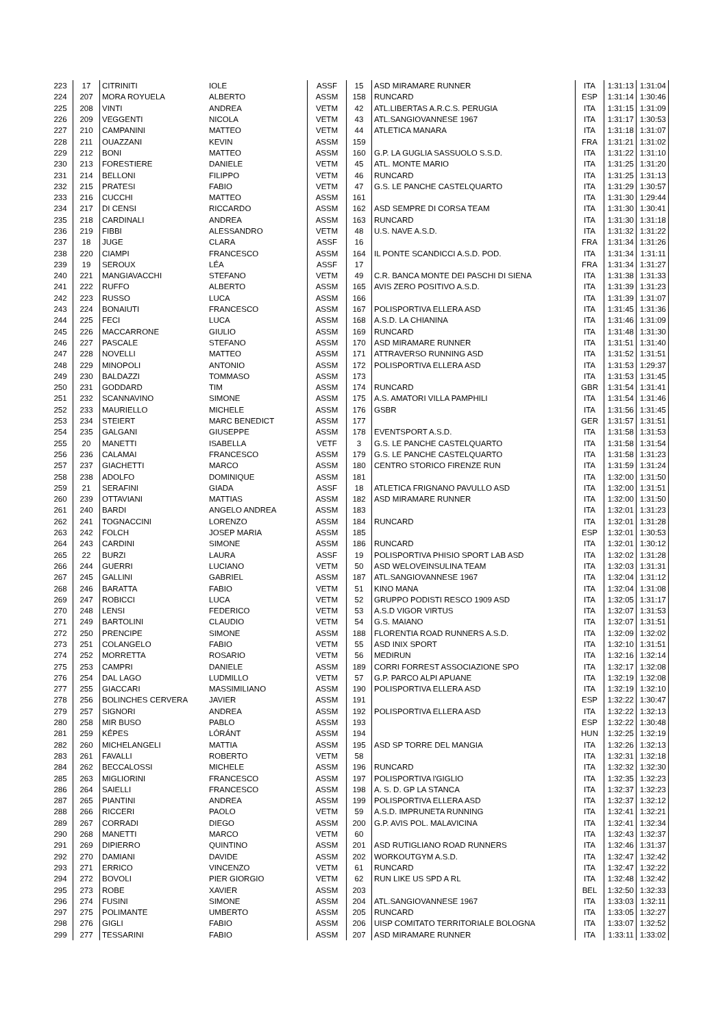| 223 | 17 | CITRINITI | IOLE | ASSF | 15 | ASD MIRAMARE RUNNER | ITA | 1:31:13 | 1:31:04 |
| 224 | 207 | MORA ROYUELA | ALBERTO | ASSM | 158 | RUNCARD | ESP | 1:31:14 | 1:30:46 |
| 225 | 208 | VINTI | ANDREA | VETM | 42 | ATL.LIBERTAS A.R.C.S. PERUGIA | ITA | 1:31:15 | 1:31:09 |
| 226 | 209 | VEGGENTI | NICOLA | VETM | 43 | ATL.SANGIOVANNESE 1967 | ITA | 1:31:17 | 1:30:53 |
| 227 | 210 | CAMPANINI | MATTEO | VETM | 44 | ATLETICA MANARA | ITA | 1:31:18 | 1:31:07 |
| 228 | 211 | OUAZZANI | KEVIN | ASSM | 159 | | FRA | 1:31:21 | 1:31:02 |
| 229 | 212 | BONI | MATTEO | ASSM | 160 | G.P. LA GUGLIA SASSUOLO S.S.D. | ITA | 1:31:22 | 1:31:10 |
| 230 | 213 | FORESTIERE | DANIELE | VETM | 45 | ATL. MONTE MARIO | ITA | 1:31:25 | 1:31:20 |
| 231 | 214 | BELLONI | FILIPPO | VETM | 46 | RUNCARD | ITA | 1:31:25 | 1:31:13 |
| 232 | 215 | PRATESI | FABIO | VETM | 47 | G.S. LE PANCHE CASTELQUARTO | ITA | 1:31:29 | 1:30:57 |
| 233 | 216 | CUCCHI | MATTEO | ASSM | 161 | | ITA | 1:31:30 | 1:29:44 |
| 234 | 217 | DI CENSI | RICCARDO | ASSM | 162 | ASD SEMPRE DI CORSA TEAM | ITA | 1:31:30 | 1:30:41 |
| 235 | 218 | CARDINALI | ANDREA | ASSM | 163 | RUNCARD | ITA | 1:31:30 | 1:31:18 |
| 236 | 219 | FIBBI | ALESSANDRO | VETM | 48 | U.S. NAVE A.S.D. | ITA | 1:31:32 | 1:31:22 |
| 237 | 18 | JUGE | CLARA | ASSF | 16 | | FRA | 1:31:34 | 1:31:26 |
| 238 | 220 | CIAMPI | FRANCESCO | ASSM | 164 | IL PONTE SCANDICCI A.S.D. POD. | ITA | 1:31:34 | 1:31:11 |
| 239 | 19 | SEROUX | LÉA | ASSF | 17 | | FRA | 1:31:34 | 1:31:27 |
| 240 | 221 | MANGIAVACCHI | STEFANO | VETM | 49 | C.R. BANCA MONTE DEI PASCHI DI SIENA | ITA | 1:31:38 | 1:31:33 |
| 241 | 222 | RUFFO | ALBERTO | ASSM | 165 | AVIS ZERO POSITIVO A.S.D. | ITA | 1:31:39 | 1:31:23 |
| 242 | 223 | RUSSO | LUCA | ASSM | 166 | | ITA | 1:31:39 | 1:31:07 |
| 243 | 224 | BONAIUTI | FRANCESCO | ASSM | 167 | POLISPORTIVA ELLERA ASD | ITA | 1:31:45 | 1:31:36 |
| 244 | 225 | FECI | LUCA | ASSM | 168 | A.S.D. LA CHIANINA | ITA | 1:31:46 | 1:31:09 |
| 245 | 226 | MACCARRONE | GIULIO | ASSM | 169 | RUNCARD | ITA | 1:31:48 | 1:31:30 |
| 246 | 227 | PASCALE | STEFANO | ASSM | 170 | ASD MIRAMARE RUNNER | ITA | 1:31:51 | 1:31:40 |
| 247 | 228 | NOVELLI | MATTEO | ASSM | 171 | ATTRAVERSO RUNNING ASD | ITA | 1:31:52 | 1:31:51 |
| 248 | 229 | MINOPOLI | ANTONIO | ASSM | 172 | POLISPORTIVA ELLERA ASD | ITA | 1:31:53 | 1:29:37 |
| 249 | 230 | BALDAZZI | TOMMASO | ASSM | 173 | | ITA | 1:31:53 | 1:31:45 |
| 250 | 231 | GODDARD | TIM | ASSM | 174 | RUNCARD | GBR | 1:31:54 | 1:31:41 |
| 251 | 232 | SCANNAVINO | SIMONE | ASSM | 175 | A.S. AMATORI VILLA PAMPHILI | ITA | 1:31:54 | 1:31:46 |
| 252 | 233 | MAURIELLO | MICHELE | ASSM | 176 | GSBR | ITA | 1:31:56 | 1:31:45 |
| 253 | 234 | STEIERT | MARC BENEDICT | ASSM | 177 | | GER | 1:31:57 | 1:31:51 |
| 254 | 235 | GALGANI | GIUSEPPE | ASSM | 178 | EVENTSPORT A.S.D. | ITA | 1:31:58 | 1:31:53 |
| 255 | 20 | MANETTI | ISABELLA | VETF | 3 | G.S. LE PANCHE CASTELQUARTO | ITA | 1:31:58 | 1:31:54 |
| 256 | 236 | CALAMAI | FRANCESCO | ASSM | 179 | G.S. LE PANCHE CASTELQUARTO | ITA | 1:31:58 | 1:31:23 |
| 257 | 237 | GIACHETTI | MARCO | ASSM | 180 | CENTRO STORICO FIRENZE RUN | ITA | 1:31:59 | 1:31:24 |
| 258 | 238 | ADOLFO | DOMINIQUE | ASSM | 181 | | ITA | 1:32:00 | 1:31:50 |
| 259 | 21 | SERAFINI | GIADA | ASSF | 18 | ATLETICA FRIGNANO PAVULLO ASD | ITA | 1:32:00 | 1:31:51 |
| 260 | 239 | OTTAVIANI | MATTIAS | ASSM | 182 | ASD MIRAMARE RUNNER | ITA | 1:32:00 | 1:31:50 |
| 261 | 240 | BARDI | ANGELO ANDREA | ASSM | 183 | | ITA | 1:32:01 | 1:31:23 |
| 262 | 241 | TOGNACCINI | LORENZO | ASSM | 184 | RUNCARD | ITA | 1:32:01 | 1:31:28 |
| 263 | 242 | FOLCH | JOSEP MARIA | ASSM | 185 | | ESP | 1:32:01 | 1:30:53 |
| 264 | 243 | CARDINI | SIMONE | ASSM | 186 | RUNCARD | ITA | 1:32:01 | 1:30:12 |
| 265 | 22 | BURZI | LAURA | ASSF | 19 | POLISPORTIVA PHISIO SPORT LAB ASD | ITA | 1:32:02 | 1:31:28 |
| 266 | 244 | GUERRI | LUCIANO | VETM | 50 | ASD WELOVEINSULINA TEAM | ITA | 1:32:03 | 1:31:31 |
| 267 | 245 | GALLINI | GABRIEL | ASSM | 187 | ATL.SANGIOVANNESE 1967 | ITA | 1:32:04 | 1:31:12 |
| 268 | 246 | BARATTA | FABIO | VETM | 51 | KINO MANA | ITA | 1:32:04 | 1:31:08 |
| 269 | 247 | ROBICCI | LUCA | VETM | 52 | GRUPPO PODISTI RESCO 1909 ASD | ITA | 1:32:05 | 1:31:17 |
| 270 | 248 | LENSI | FEDERICO | VETM | 53 | A.S.D VIGOR VIRTUS | ITA | 1:32:07 | 1:31:53 |
| 271 | 249 | BARTOLINI | CLAUDIO | VETM | 54 | G.S. MAIANO | ITA | 1:32:07 | 1:31:51 |
| 272 | 250 | PRENCIPE | SIMONE | ASSM | 188 | FLORENTIA ROAD RUNNERS A.S.D. | ITA | 1:32:09 | 1:32:02 |
| 273 | 251 | COLANGELO | FABIO | VETM | 55 | ASD INIX SPORT | ITA | 1:32:10 | 1:31:51 |
| 274 | 252 | MORRETTA | ROSARIO | VETM | 56 | MEDIRUN | ITA | 1:32:16 | 1:32:14 |
| 275 | 253 | CAMPRI | DANIELE | ASSM | 189 | CORRI FORREST ASSOCIAZIONE SPO | ITA | 1:32:17 | 1:32:08 |
| 276 | 254 | DAL LAGO | LUDMILLO | VETM | 57 | G.P. PARCO ALPI APUANE | ITA | 1:32:19 | 1:32:08 |
| 277 | 255 | GIACCARI | MASSIMILIANO | ASSM | 190 | POLISPORTIVA ELLERA ASD | ITA | 1:32:19 | 1:32:10 |
| 278 | 256 | BOLINCHES CERVERA | JAVIER | ASSM | 191 | | ESP | 1:32:22 | 1:30:47 |
| 279 | 257 | SIGNORI | ANDREA | ASSM | 192 | POLISPORTIVA ELLERA ASD | ITA | 1:32:22 | 1:32:13 |
| 280 | 258 | MIR BUSO | PABLO | ASSM | 193 | | ESP | 1:32:22 | 1:30:48 |
| 281 | 259 | KÉPES | LÓRÁNT | ASSM | 194 | | HUN | 1:32:25 | 1:32:19 |
| 282 | 260 | MICHELANGELI | MATTIA | ASSM | 195 | ASD SP TORRE DEL MANGIA | ITA | 1:32:26 | 1:32:13 |
| 283 | 261 | FAVALLI | ROBERTO | VETM | 58 | | ITA | 1:32:31 | 1:32:18 |
| 284 | 262 | BECCALOSSI | MICHELE | ASSM | 196 | RUNCARD | ITA | 1:32:32 | 1:32:30 |
| 285 | 263 | MIGLIORINI | FRANCESCO | ASSM | 197 | POLISPORTIVA l'GIGLIO | ITA | 1:32:35 | 1:32:23 |
| 286 | 264 | SAIELLI | FRANCESCO | ASSM | 198 | A. S. D. GP LA STANCA | ITA | 1:32:37 | 1:32:23 |
| 287 | 265 | PIANTINI | ANDREA | ASSM | 199 | POLISPORTIVA ELLERA ASD | ITA | 1:32:37 | 1:32:12 |
| 288 | 266 | RICCERI | PAOLO | VETM | 59 | A.S.D. IMPRUNETA RUNNING | ITA | 1:32:41 | 1:32:21 |
| 289 | 267 | CORRADI | DIEGO | ASSM | 200 | G.P. AVIS POL. MALAVICINA | ITA | 1:32:41 | 1:32:34 |
| 290 | 268 | MANETTI | MARCO | VETM | 60 | | ITA | 1:32:43 | 1:32:37 |
| 291 | 269 | DIPIERRO | QUINTINO | ASSM | 201 | ASD RUTIGLIANO ROAD RUNNERS | ITA | 1:32:46 | 1:31:37 |
| 292 | 270 | DAMIANI | DAVIDE | ASSM | 202 | WORKOUTGYM A.S.D. | ITA | 1:32:47 | 1:32:42 |
| 293 | 271 | ERRICO | VINCENZO | VETM | 61 | RUNCARD | ITA | 1:32:47 | 1:32:22 |
| 294 | 272 | BOVOLI | PIER GIORGIO | VETM | 62 | RUN LIKE US SPD A RL | ITA | 1:32:48 | 1:32:42 |
| 295 | 273 | ROBE | XAVIER | ASSM | 203 | | BEL | 1:32:50 | 1:32:33 |
| 296 | 274 | FUSINI | SIMONE | ASSM | 204 | ATL.SANGIOVANNESE 1967 | ITA | 1:33:03 | 1:32:11 |
| 297 | 275 | POLIMANTE | UMBERTO | ASSM | 205 | RUNCARD | ITA | 1:33:05 | 1:32:27 |
| 298 | 276 | GIGLI | FABIO | ASSM | 206 | UISP COMITATO TERRITORIALE BOLOGNA | ITA | 1:33:07 | 1:32:52 |
| 299 | 277 | TESSARINI | FABIO | ASSM | 207 | ASD MIRAMARE RUNNER | ITA | 1:33:11 | 1:33:02 |